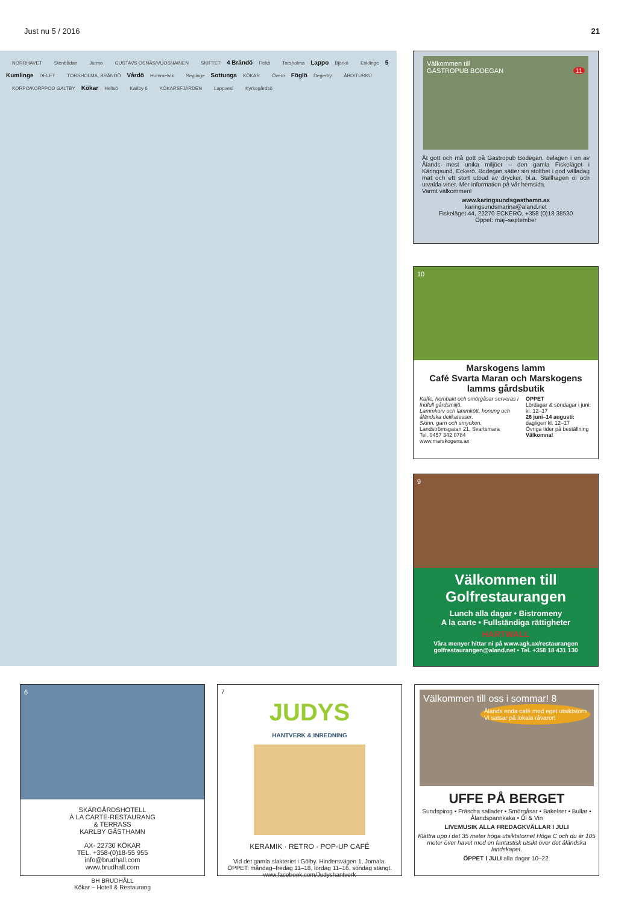Just nu 5 / 2016 21
NORRHAVET Stenbådan Jurmo GUSTAVS OSNÄS/VUOSNAINEN SKIFTET 4 Brändö Fiskö Torsholma Lappo Björkö Enklinge 5 Kumlinge DELET TORSHOLMA, BRÄNDÖ Vårdö Hummelvik Seglinge Sottunga KÖKAR Överö Föglö Degerby ÅBO/TURKU KORPO/KORPPOO GALTBY Kökar Hellsö Karlby 6 KÖKARSFJÄRDEN Lappvesi Kyrkogårdsö
Välkommen till
GASTROPUB BODEGAN 11
Ät gott och må gott på Gastropub Bodegan, belägen i en av Ålands mest unika miljöer – den gamla Fiskeläget i Käringsund, Eckerö. Bodegan sätter sin stolthet i god välladag mat och ett stort utbud av drycker, bl.a. Stallhagen öl och utvalda viner. Mer information på vår hemsida.
Varmt välkommen!
www.karingsundsgasthamn.ax
karingsundsmarina@aland.net
Fiskeläget 44, 22270 ECKERÖ, +358 (0)18 38530
Öppet: maj–september
10
Marskogens lamm
Café Svarta Maran och Marskogens lamms gårdsbutik
Kaffe, hembakt och smörgåsar serveras i fridfull gårdsmiljö.
Lammkorv och lammkött, honung och åländska delikatesser.
Skinn, garn och smycken.
Landströmsgatan 21, Svartsmara
Tel. 0457 342 0784
www.marskogens.ax
ÖPPET
Lördagar & söndagar i juni: kl. 12–17
26 juni–14 augusti: dagligen kl. 12–17
Övriga tider på beställning
Välkomna!
9
Välkommen till Golfrestaurangen
Lunch alla dagar • Bistromeny
A la carte • Fullständiga rättigheter
HARTWALL
Våra menyer hittar ni på www.agk.ax/restaurangen
golfrestaurangen@aland.net • Tel. +358 18 431 130
6
SKÄRGÅRDSHOTELL
À LA CARTE-RESTAURANG
& TERRASS
KARLBY GÄSTHAMN
AX- 22730 KÖKAR
TEL. +358-(0)18-55 955
info@brudhall.com
www.brudhall.com
BH BRUDHÅLL
Kökar ~ Hotell & Restaurang
7
JUDYS
HANTVERK & INREDNING
KERAMIK · RETRO · POP-UP CAFÉ
Vid det gamla slakteriet i Gölby. Hindersvägen 1, Jomala.
ÖPPET: måndag–fredag 11–18, lördag 11–16, söndag stängt.
www.facebook.com/Judyshantverk
Välkommen till oss i sommar! Ålands enda café med eget utsiktstorn
Vi satsar på lokala råvaror! 8
UFFE PÅ BERGET
Sundspirog • Fräscha sallader • Smörgåsar • Bakelser • Bullar • Ålandspannkaka • Öl & Vin
LIVEMUSIK ALLA FREDAGKVÄLLAR I JULI
Klättra upp i det 35 meter höga utsiktstornet Höga C och du är 105 meter över havet med en fantastisk utsikt över det åländska landskapet.
ÖPPET I JULI alla dagar 10–22.